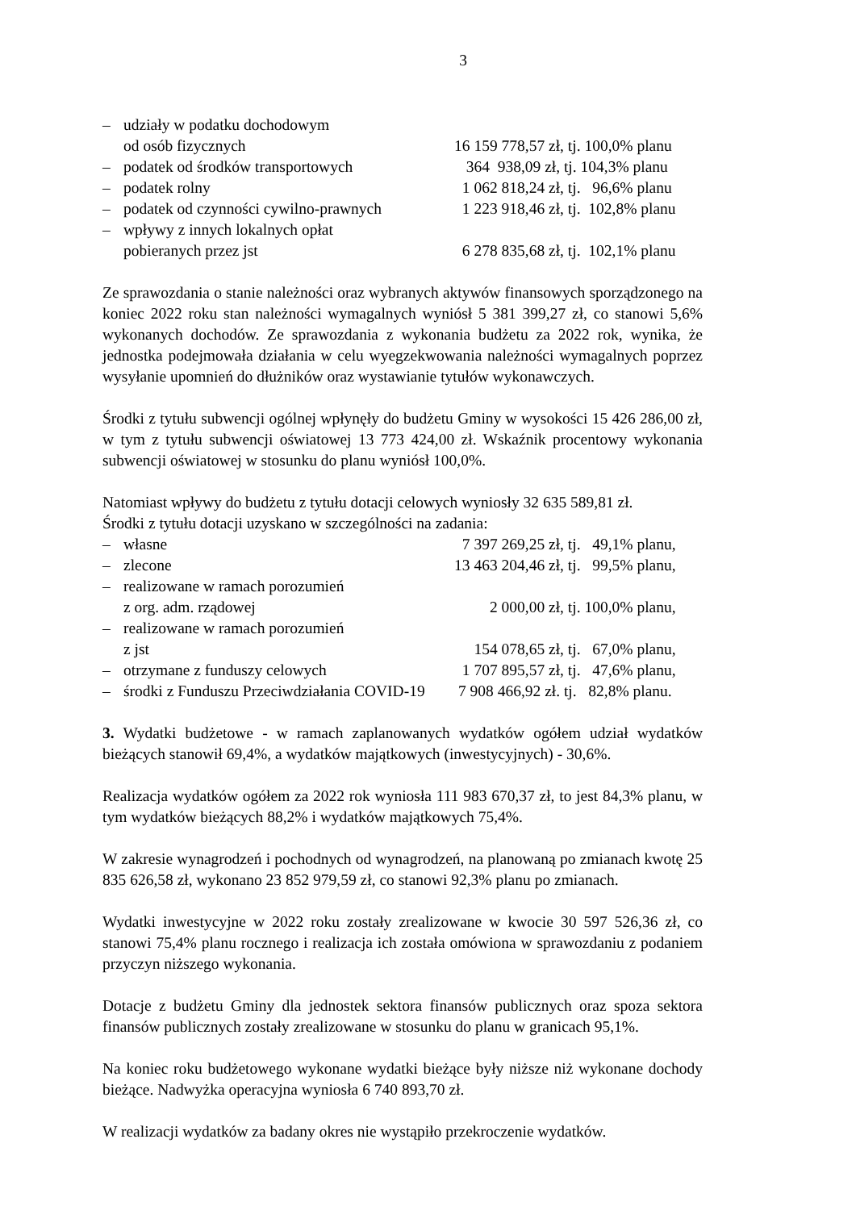3
– udziały w podatku dochodowym
od osób fizycznych
16 159 778,57 zł, tj. 100,0% planu
– podatek od środków transportowych 364 938,09 zł, tj. 104,3% planu
– podatek rolny 1 062 818,24 zł, tj. 96,6% planu
– podatek od czynności cywilno-prawnych 1 223 918,46 zł, tj. 102,8% planu
– wpływy z innych lokalnych opłat
pobieranych przez jst
6 278 835,68 zł, tj. 102,1% planu
Ze sprawozdania o stanie należności oraz wybranych aktywów finansowych sporządzonego na koniec 2022 roku stan należności wymagalnych wyniósł 5 381 399,27 zł, co stanowi 5,6% wykonanych dochodów. Ze sprawozdania z wykonania budżetu za 2022 rok, wynika, że jednostka podejmowała działania w celu wyegzekwowania należności wymagalnych poprzez wysyłanie upomnień do dłużników oraz wystawianie tytułów wykonawczych.
Środki z tytułu subwencji ogólnej wpłynęły do budżetu Gminy w wysokości 15 426 286,00 zł, w tym z tytułu subwencji oświatowej 13 773 424,00 zł. Wskaźnik procentowy wykonania subwencji oświatowej w stosunku do planu wyniósł 100,0%.
Natomiast wpływy do budżetu z tytułu dotacji celowych wyniosły 32 635 589,81 zł.
Środki z tytułu dotacji uzyskano w szczególności na zadania:
– własne 7 397 269,25 zł, tj. 49,1% planu,
– zlecone 13 463 204,46 zł, tj. 99,5% planu,
– realizowane w ramach porozumień
z org. adm. rządowej
2 000,00 zł, tj. 100,0% planu,
– realizowane w ramach porozumień
z jst
154 078,65 zł, tj. 67,0% planu,
– otrzymane z funduszy celowych 1 707 895,57 zł, tj. 47,6% planu,
– środki z Funduszu Przeciwdziałania COVID-19 7 908 466,92 zł. tj. 82,8% planu.
3. Wydatki budżetowe - w ramach zaplanowanych wydatków ogółem udział wydatków bieżących stanowił 69,4%, a wydatków majątkowych (inwestycyjnych) - 30,6%.
Realizacja wydatków ogółem za 2022 rok wyniosła 111 983 670,37 zł, to jest 84,3% planu, w tym wydatków bieżących 88,2% i wydatków majątkowych 75,4%.
W zakresie wynagrodzeń i pochodnych od wynagrodzeń, na planowaną po zmianach kwotę 25 835 626,58 zł, wykonano 23 852 979,59 zł, co stanowi 92,3% planu po zmianach.
Wydatki inwestycyjne w 2022 roku zostały zrealizowane w kwocie 30 597 526,36 zł, co stanowi 75,4% planu rocznego i realizacja ich została omówiona w sprawozdaniu z podaniem przyczyn niższego wykonania.
Dotacje z budżetu Gminy dla jednostek sektora finansów publicznych oraz spoza sektora finansów publicznych zostały zrealizowane w stosunku do planu w granicach 95,1%.
Na koniec roku budżetowego wykonane wydatki bieżące były niższe niż wykonane dochody bieżące. Nadwyżka operacyjna wyniosła 6 740 893,70 zł.
W realizacji wydatków za badany okres nie wystąpiło przekroczenie wydatków.